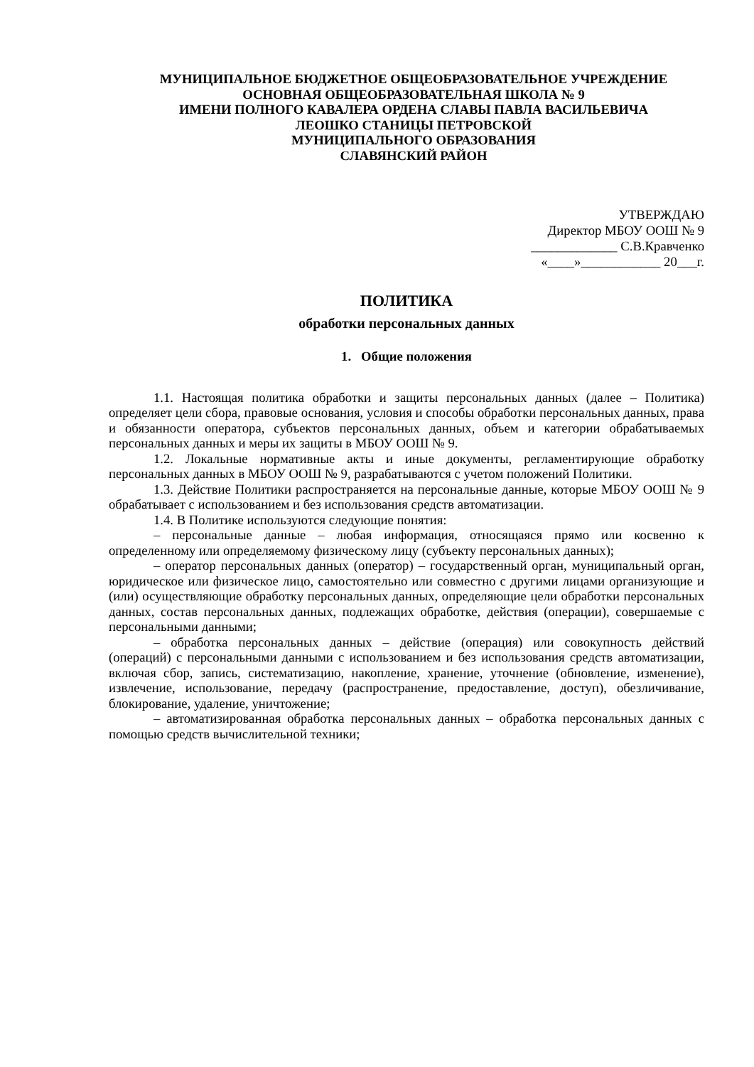МУНИЦИПАЛЬНОЕ БЮДЖЕТНОЕ ОБЩЕОБРАЗОВАТЕЛЬНОЕ УЧРЕЖДЕНИЕ
ОСНОВНАЯ ОБЩЕОБРАЗОВАТЕЛЬНАЯ ШКОЛА № 9
ИМЕНИ ПОЛНОГО КАВАЛЕРА ОРДЕНА СЛАВЫ ПАВЛА ВАСИЛЬЕВИЧА
ЛЕОШКО СТАНИЦЫ ПЕТРОВСКОЙ
МУНИЦИПАЛЬНОГО ОБРАЗОВАНИЯ
СЛАВЯНСКИЙ РАЙОН
УТВЕРЖДАЮ
Директор МБОУ ООШ № 9
_____________ С.В.Кравченко
«____»____________ 20___г.
ПОЛИТИКА
обработки персональных данных
1. Общие положения
1.1. Настоящая политика обработки и защиты персональных данных (далее – Политика) определяет цели сбора, правовые основания, условия и способы обработки персональных данных, права и обязанности оператора, субъектов персональных данных, объем и категории обрабатываемых персональных данных и меры их защиты в МБОУ ООШ № 9.
1.2. Локальные нормативные акты и иные документы, регламентирующие обработку персональных данных в МБОУ ООШ № 9, разрабатываются с учетом положений Политики.
1.3. Действие Политики распространяется на персональные данные, которые МБОУ ООШ № 9 обрабатывает с использованием и без использования средств автоматизации.
1.4. В Политике используются следующие понятия:
– персональные данные – любая информация, относящаяся прямо или косвенно к определенному или определяемому физическому лицу (субъекту персональных данных);
– оператор персональных данных (оператор) – государственный орган, муниципальный орган, юридическое или физическое лицо, самостоятельно или совместно с другими лицами организующие и (или) осуществляющие обработку персональных данных, определяющие цели обработки персональных данных, состав персональных данных, подлежащих обработке, действия (операции), совершаемые с персональными данными;
– обработка персональных данных – действие (операция) или совокупность действий (операций) с персональными данными с использованием и без использования средств автоматизации, включая сбор, запись, систематизацию, накопление, хранение, уточнение (обновление, изменение), извлечение, использование, передачу (распространение, предоставление, доступ), обезличивание, блокирование, удаление, уничтожение;
– автоматизированная обработка персональных данных – обработка персональных данных с помощью средств вычислительной техники;